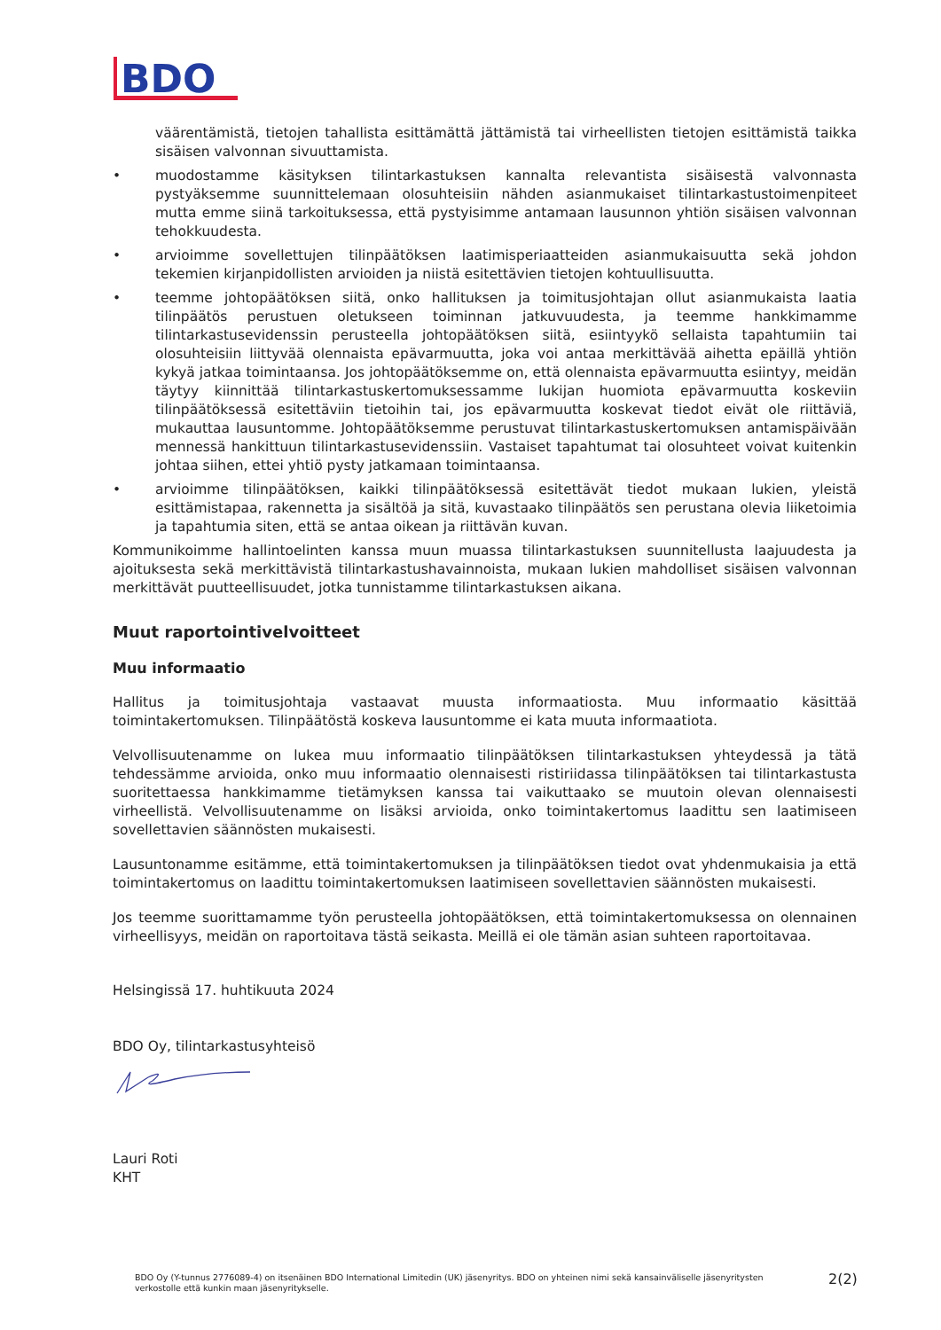BDO
väärentämistä, tietojen tahallista esittämättä jättämistä tai virheellisten tietojen esittämistä taikka sisäisen valvonnan sivuuttamista.
• muodostamme käsityksen tilintarkastuksen kannalta relevantista sisäisestä valvonnasta pystyäksemme suunnittelemaan olosuhteisiin nähden asianmukaiset tilintarkastustoimenpiteet mutta emme siinä tarkoituksessa, että pystyisimme antamaan lausunnon yhtiön sisäisen valvonnan tehokkuudesta.
• arvioimme sovellettujen tilinpäätöksen laatimisperiaatteiden asianmukaisuutta sekä johdon tekemien kirjanpidollisten arvioiden ja niistä esitettävien tietojen kohtuullisuutta.
• teemme johtopäätöksen siitä, onko hallituksen ja toimitusjohtajan ollut asianmukaista laatia tilinpäätös perustuen oletukseen toiminnan jatkuvuudesta, ja teemme hankkimamme tilintarkastusevidenssin perusteella johtopäätöksen siitä, esiintyykö sellaista tapahtumiin tai olosuhteisiin liittyvää olennaista epävarmuutta, joka voi antaa merkittävää aihetta epäillä yhtiön kykyä jatkaa toimintaansa. Jos johtopäätöksemme on, että olennaista epävarmuutta esiintyy, meidän täytyy kiinnittää tilintarkastuskertomuksessamme lukijan huomiota epävarmuutta koskeviin tilinpäätöksessä esitettäviin tietoihin tai, jos epävarmuutta koskevat tiedot eivät ole riittäviä, mukauttaa lausuntomme. Johtopäätöksemme perustuvat tilintarkastuskertomuksen antamispäivään mennessä hankittuun tilintarkastusevidenssiin. Vastaiset tapahtumat tai olosuhteet voivat kuitenkin johtaa siihen, ettei yhtiö pysty jatkamaan toimintaansa.
• arvioimme tilinpäätöksen, kaikki tilinpäätöksessä esitettävät tiedot mukaan lukien, yleistä esittämistapaa, rakennetta ja sisältöä ja sitä, kuvastaako tilinpäätös sen perustana olevia liiketoimia ja tapahtumia siten, että se antaa oikean ja riittävän kuvan.
Kommunikoimme hallintoelinten kanssa muun muassa tilintarkastuksen suunnitellusta laajuudesta ja ajoituksesta sekä merkittävistä tilintarkastushavainnoista, mukaan lukien mahdolliset sisäisen valvonnan merkittävät puutteellisuudet, jotka tunnistamme tilintarkastuksen aikana.
Muut raportointivelvoitteet
Muu informaatio
Hallitus ja toimitusjohtaja vastaavat muusta informaatiosta. Muu informaatio käsittää toimintakertomuksen. Tilinpäätöstä koskeva lausuntomme ei kata muuta informaatiota.
Velvollisuutenamme on lukea muu informaatio tilinpäätöksen tilintarkastuksen yhteydessä ja tätä tehdessämme arvioida, onko muu informaatio olennaisesti ristiriidassa tilinpäätöksen tai tilintarkastusta suoritettaessa hankkimamme tietämyksen kanssa tai vaikuttaako se muutoin olevan olennaisesti virheellistä. Velvollisuutenamme on lisäksi arvioida, onko toimintakertomus laadittu sen laatimiseen sovellettavien säännösten mukaisesti.
Lausuntonamme esitämme, että toimintakertomuksen ja tilinpäätöksen tiedot ovat yhdenmukaisia ja että toimintakertomus on laadittu toimintakertomuksen laatimiseen sovellettavien säännösten mukaisesti.
Jos teemme suorittamamme työn perusteella johtopäätöksen, että toimintakertomuksessa on olennainen virheellisyys, meidän on raportoitava tästä seikasta. Meillä ei ole tämän asian suhteen raportoitavaa.
Helsingissä 17. huhtikuuta 2024
BDO Oy, tilintarkastusyhteisö
Lauri Roti
KHT
BDO Oy (Y-tunnus 2776089-4) on itsenäinen BDO International Limitedin (UK) jäsenyritys. BDO on yhteinen nimi sekä kansainväliselle jäsenyritysten verkostolle että kunkin maan jäsenyritykselle.
2(2)